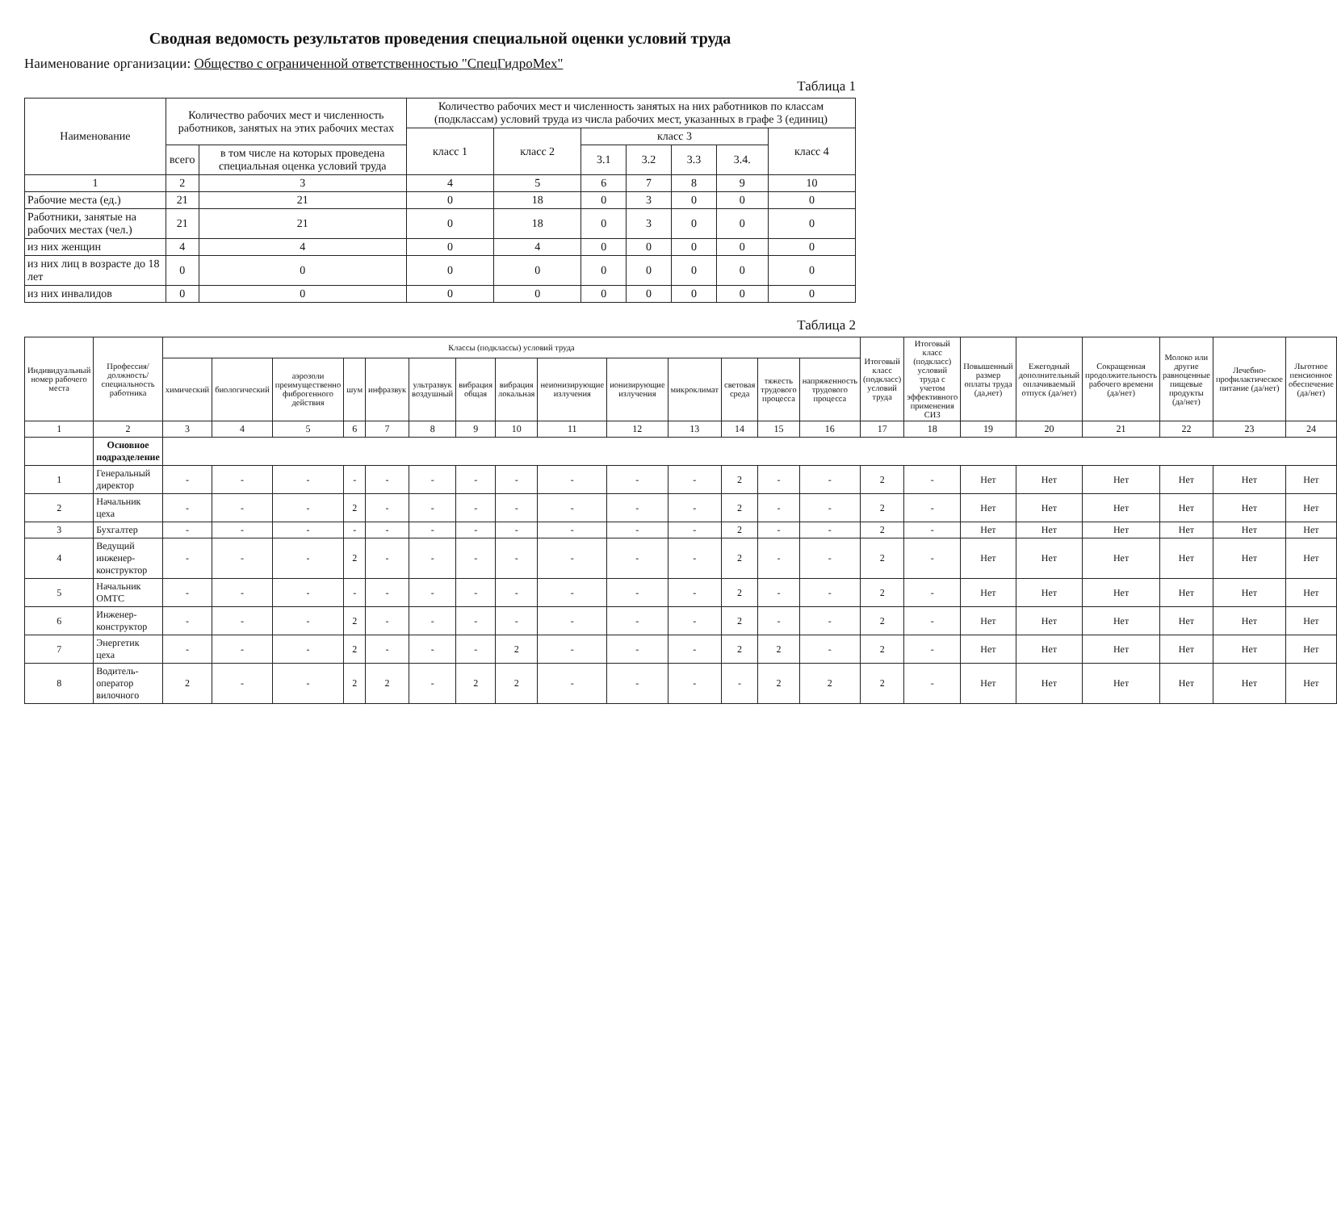Сводная ведомость результатов проведения специальной оценки условий труда
Наименование организации: Общество с ограниченной ответственностью "СпецГидроМех"
Таблица 1
| Наименование | Количество рабочих мест и численность работников, занятых на этих рабочих местах | | Количество рабочих мест и численность занятых на них работников по классам (подклассам) условий труда из числа рабочих мест, указанных в графе 3 (единиц) | | | | | | |
| --- | --- | --- | --- | --- | --- | --- | --- | --- | --- |
| | | | класс 1 | класс 2 | класс 3 | | | | класс 4 |
| | всего | в том числе на которых проведена специальная оценка условий труда | | | 3.1 | 3.2 | 3.3 | 3.4. | |
| 1 | 2 | 3 | 4 | 5 | 6 | 7 | 8 | 9 | 10 |
| Рабочие места (ед.) | 21 | 21 | 0 | 18 | 0 | 3 | 0 | 0 | 0 |
| Работники, занятые на рабочих местах (чел.) | 21 | 21 | 0 | 18 | 0 | 3 | 0 | 0 | 0 |
| из них женщин | 4 | 4 | 0 | 4 | 0 | 0 | 0 | 0 | 0 |
| из них лиц в возрасте до 18 лет | 0 | 0 | 0 | 0 | 0 | 0 | 0 | 0 | 0 |
| из них инвалидов | 0 | 0 | 0 | 0 | 0 | 0 | 0 | 0 | 0 |
Таблица 2
| Индивидуальный номер рабочего места | Профессия/ должность/ специальность работника | Классы (подклассы) условий труда | | | | | | | | | | | | | | Итоговый класс (подкласс) условий труда | Итоговый класс (подкласс) условий труда с учетом эффективного применения СИЗ | Повышенный размер оплаты труда (да,нет) | Ежегодный дополнительный оплачиваемый отпуск (да/нет) | Сокращенная продолжительность рабочего времени (да/нет) | Молоко или другие равноценные пищевые продукты (да/нет) | Лечебно-профилактическое питание (да/нет) | Льготное пенсионное обеспечение (да/нет) |
| --- | --- | --- | --- | --- | --- | --- | --- | --- | --- | --- | --- | --- | --- | --- | --- | --- | --- | --- | --- | --- | --- | --- | --- |
| | | химический | биологический | аэрозоли преимущественно фиброгенного действия | шум | инфразвук | ультразвук воздушный | вибрация общая | вибрация локальная | неионизирующие излучения | ионизирующие излучения | микроклимат | световая среда | тяжесть трудового процесса | напряженность трудового процесса | | | | | | | | |
| 1 | 2 | 3 | 4 | 5 | 6 | 7 | 8 | 9 | 10 | 11 | 12 | 13 | 14 | 15 | 16 | 17 | 18 | 19 | 20 | 21 | 22 | 23 | 24 |
| | Основное подразделение | | | | | | | | | | | | | | | | | | | | | | |
| 1 | Генеральный директор | - | - | - | - | - | - | - | - | - | - | - | 2 | - | - | 2 | - | Нет | Нет | Нет | Нет | Нет | Нет |
| 2 | Начальник цеха | - | - | - | 2 | - | - | - | - | - | - | - | 2 | - | - | 2 | - | Нет | Нет | Нет | Нет | Нет | Нет |
| 3 | Бухгалтер | - | - | - | - | - | - | - | - | - | - | - | 2 | - | - | 2 | - | Нет | Нет | Нет | Нет | Нет | Нет |
| 4 | Ведущий инженер-конструктор | - | - | - | 2 | - | - | - | - | - | - | - | 2 | - | - | 2 | - | Нет | Нет | Нет | Нет | Нет | Нет |
| 5 | Начальник ОМТС | - | - | - | - | - | - | - | - | - | - | - | 2 | - | - | 2 | - | Нет | Нет | Нет | Нет | Нет | Нет |
| 6 | Инженер-конструктор | - | - | - | 2 | - | - | - | - | - | - | - | 2 | - | - | 2 | - | Нет | Нет | Нет | Нет | Нет | Нет |
| 7 | Энергетик цеха | - | - | - | 2 | - | - | - | 2 | - | - | - | 2 | 2 | - | 2 | - | Нет | Нет | Нет | Нет | Нет | Нет |
| 8 | Водитель-оператор вилочного | 2 | - | - | 2 | 2 | - | 2 | 2 | - | - | - | - | 2 | 2 | 2 | - | Нет | Нет | Нет | Нет | Нет | Нет |